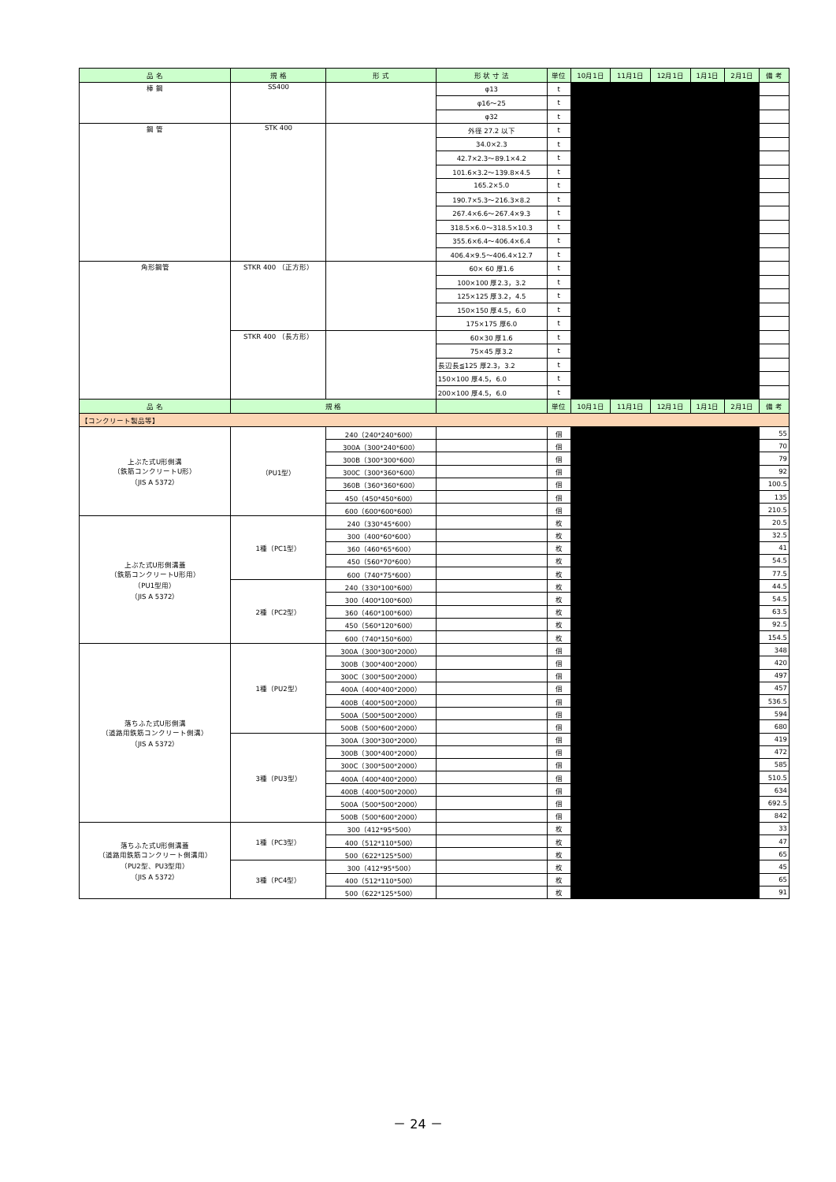| 品 名 | 規 格 | 形 式 | 形 状 寸 法 | 単位 | 10月1日 | 11月1日 | 12月1日 | 1月1日 | 2月1日 | 備 考 |
| --- | --- | --- | --- | --- | --- | --- | --- | --- | --- | --- |
| 棒 鋼 | SS400 | | φ13 | t | | | | | | |
| | | | φ16～25 | t | | | | | | |
| | | | φ32 | t | | | | | | |
| 鋼 管 | STK 400 | | 外径 27.2 以下 | t | | | | | | |
| | | | 34.0×2.3 | t | | | | | | |
| | | | 42.7×2.3～89.1×4.2 | t | | | | | | |
| | | | 101.6×3.2～139.8×4.5 | t | | | | | | |
| | | | 165.2×5.0 | t | | | | | | |
| | | | 190.7×5.3～216.3×8.2 | t | | | | | | |
| | | | 267.4×6.6～267.4×9.3 | t | | | | | | |
| | | | 318.5×6.0～318.5×10.3 | t | | | | | | |
| | | | 355.6×6.4～406.4×6.4 | t | | | | | | |
| | | | 406.4×9.5～406.4×12.7 | t | | | | | | |
| 角形鋼管 | STKR 400 （正方形） | | 60× 60 厚1.6 | t | | | | | | |
| | | | 100×100 厚2.3，3.2 | t | | | | | | |
| | | | 125×125 厚3.2，4.5 | t | | | | | | |
| | | | 150×150 厚4.5，6.0 | t | | | | | | |
| | | | 175×175 厚6.0 | t | | | | | | |
| | STKR 400 （長方形） | | 60×30 厚1.6 | t | | | | | | |
| | | | 75×45 厚3.2 | t | | | | | | |
| | | | 長辺長≦125 厚2.3，3.2 | t | | | | | | |
| | | | 150×100 厚4.5，6.0 | t | | | | | | |
| | | | 200×100 厚4.5，6.0 | t | | | | | | |
| 品 名 | 規 格 | | | 単位 | 10月1日 | 11月1日 | 12月1日 | 1月1日 | 2月1日 | 備 考 |
| 【コンクリート製品等】 | | | | | | | | | | |
| 上ぶた式U形側溝 （鉄筋コンクリートU形） （JIS A 5372） | （PU1型） | 240（240*240*600） | | 個 | | | | | | 55 |
| | | 300A（300*240*600） | | 個 | | | | | | 70 |
| | | 300B（300*300*600） | | 個 | | | | | | 79 |
| | | 300C（300*360*600） | | 個 | | | | | | 92 |
| | | 360B（360*360*600） | | 個 | | | | | | 100.5 |
| | | 450（450*450*600） | | 個 | | | | | | 135 |
| | | 600（600*600*600） | | 個 | | | | | | 210.5 |
| 上ぶた式U形側溝蓋 （鉄筋コンクリートU形用） （PU1型用） （JIS A 5372） | 1種（PC1型） | 240（330*45*600） | | 枚 | | | | | | 20.5 |
| | | 300（400*60*600） | | 枚 | | | | | | 32.5 |
| | | 360（460*65*600） | | 枚 | | | | | | 41 |
| | | 450（560*70*600） | | 枚 | | | | | | 54.5 |
| | | 600（740*75*600） | | 枚 | | | | | | 77.5 |
| | 2種（PC2型） | 240（330*100*600） | | 枚 | | | | | | 44.5 |
| | | 300（400*100*600） | | 枚 | | | | | | 54.5 |
| | | 360（460*100*600） | | 枚 | | | | | | 63.5 |
| | | 450（560*120*600） | | 枚 | | | | | | 92.5 |
| | | 600（740*150*600） | | 枚 | | | | | | 154.5 |
| 落ちふた式U形側溝 （道路用鉄筋コンクリート側溝） （JIS A 5372） | 1種（PU2型） | 300A（300*300*2000） | | 個 | | | | | | 348 |
| | | 300B（300*400*2000） | | 個 | | | | | | 420 |
| | | 300C（300*500*2000） | | 個 | | | | | | 497 |
| | | 400A（400*400*2000） | | 個 | | | | | | 457 |
| | | 400B（400*500*2000） | | 個 | | | | | | 536.5 |
| | | 500A（500*500*2000） | | 個 | | | | | | 594 |
| | | 500B（500*600*2000） | | 個 | | | | | | 680 |
| | 3種（PU3型） | 300A（300*300*2000） | | 個 | | | | | | 419 |
| | | 300B（300*400*2000） | | 個 | | | | | | 472 |
| | | 300C（300*500*2000） | | 個 | | | | | | 585 |
| | | 400A（400*400*2000） | | 個 | | | | | | 510.5 |
| | | 400B（400*500*2000） | | 個 | | | | | | 634 |
| | | 500A（500*500*2000） | | 個 | | | | | | 692.5 |
| | | 500B（500*600*2000） | | 個 | | | | | | 842 |
| 落ちふた式U形側溝蓋 （道路用鉄筋コンクリート側溝用） （PU2型、PU3型用） （JIS A 5372） | 1種（PC3型） | 300（412*95*500） | | 枚 | | | | | | 33 |
| | | 400（512*110*500） | | 枚 | | | | | | 47 |
| | | 500（622*125*500） | | 枚 | | | | | | 65 |
| | 3種（PC4型） | 300（412*95*500） | | 枚 | | | | | | 45 |
| | | 400（512*110*500） | | 枚 | | | | | | 65 |
| | | 500（622*125*500） | | 枚 | | | | | | 91 |
－ 24 －